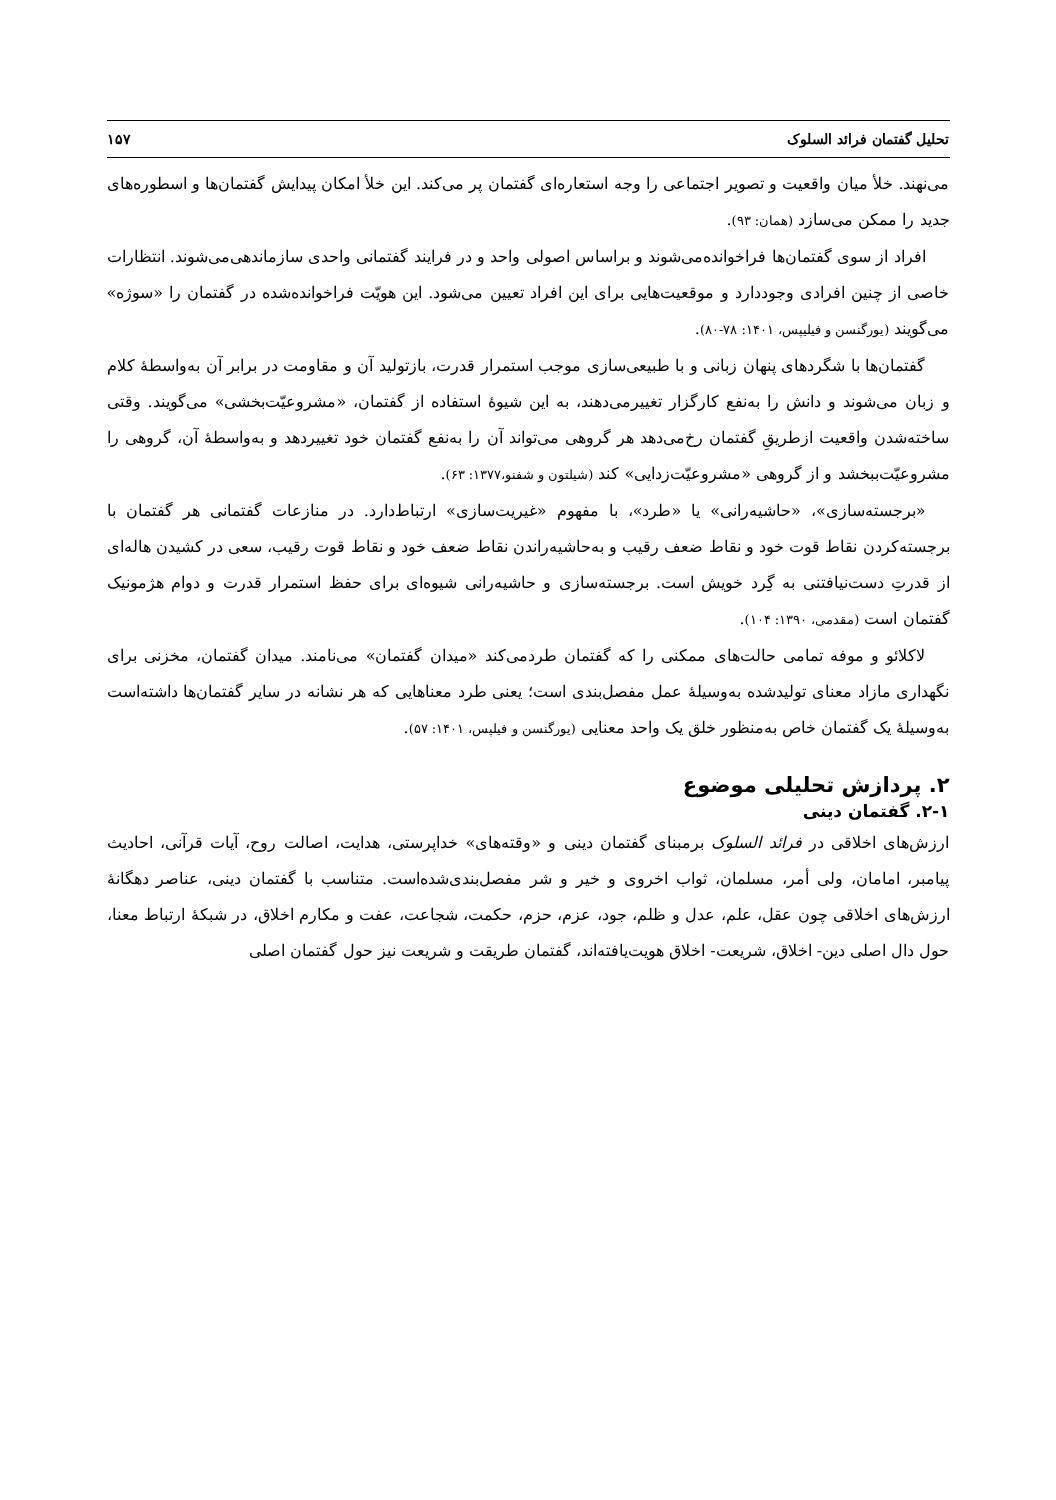تحلیل گفتمان فرائد السلوک ۱۵۷
می‌نهند. خلأ میان واقعیت و تصویر اجتماعی را وجه استعاره‌ای گفتمان پر می‌کند. این خلأ امکان پیدایش گفتمان‌ها و اسطوره‌های جدید را ممکن می‌سازد (همان: ۹۳).
افراد از سوی گفتمان‌ها فراخوانده‌می‌شوند و براساس اصولی واحد و در فرایند گفتمانی واحدی سازماندهی‌می‌شوند. انتظارات خاصی از چنین افرادی وجوددارد و موقعیت‌هایی برای این افراد تعیین می‌شود. این هویّت فراخوانده‌شده در گفتمان را «سوژه» می‌گویند (یورگنسن و فیلیپس، ۱۴۰۱: ۷۸-۸۰).
گفتمان‌ها با شگردهای پنهان زبانی و با طبیعی‌سازی موجب استمرار قدرت، بازتولید آن و مقاومت در برابر آن به‌واسطهٔ کلام و زبان می‌شوند و دانش را به‌نفع کارگزار تغییرمی‌دهند، به این شیوهٔ استفاده از گفتمان، «مشروعیّت‌بخشی» می‌گویند. وقتی ساخته‌شدن واقعیت ازطریقِ گفتمان رخ‌می‌دهد هر گروهی می‌تواند آن را به‌نفع گفتمان خود تغییردهد و به‌واسطهٔ آن، گروهی را مشروعیّت‌ببخشد و از گروهی «مشروعیّت‌زدایی» کند (شیلتون و شفنو،۱۳۷۷: ۶۳).
«برجسته‌سازی»، «حاشیه‌رانی» یا «طرد»، با مفهوم «غیریت‌سازی» ارتباط‌دارد. در منازعات گفتمانی هر گفتمان با برجسته‌کردن نقاط قوت خود و نقاط ضعف رقیب و به‌حاشیه‌راندن نقاط ضعف خود و نقاط قوت رقیب، سعی در کشیدن هاله‌ای از قدرتِ دست‌نیافتنی به گِرد خویش است. برجسته‌سازی و حاشیه‌رانی شیوه‌ای برای حفظ استمرار قدرت و دوام هژمونیک گفتمان است (مقدمی، ۱۳۹۰: ۱۰۴).
لاکلائو و موفه تمامی حالت‌های ممکنی را که گفتمان طردمی‌کند «میدان گفتمان» می‌نامند. میدان گفتمان، مخزنی برای نگهداری مازاد معنای تولیدشده به‌وسیلهٔ عمل مفصل‌بندی است؛ یعنی طرد معناهایی که هر نشانه در سایر گفتمان‌ها داشته‌است به‌وسیلهٔ یک گفتمان خاص به‌منظور خلق یک واحد معنایی (یورگنسن و فیلپس، ۱۴۰۱: ۵۷).
۲. پردازش تحلیلی موضوع
۲-۱. گفتمان دینی
ارزش‌های اخلاقی در فرائد السلوک برمبنای گفتمان دینی و «وقته‌های» خداپرستی، هدایت، اصالت روح، آیات قرآنی، احادیث پیامبر، امامان، ولی أمر، مسلمان، ثواب اخروی و خیر و شر مفصل‌بندی‌شده‌است. متناسب با گفتمان دینی، عناصر دهگانهٔ ارزش‌های اخلاقی چون عقل، علم، عدل و ظلم، جود، عزم، حزم، حکمت، شجاعت، عفت و مکارم اخلاق، در شبکهٔ ارتباط معنا، حول دال اصلی دین- اخلاق، شریعت- اخلاق هویت‌یافته‌اند، گفتمان طریقت و شریعت نیز حول گفتمان اصلی